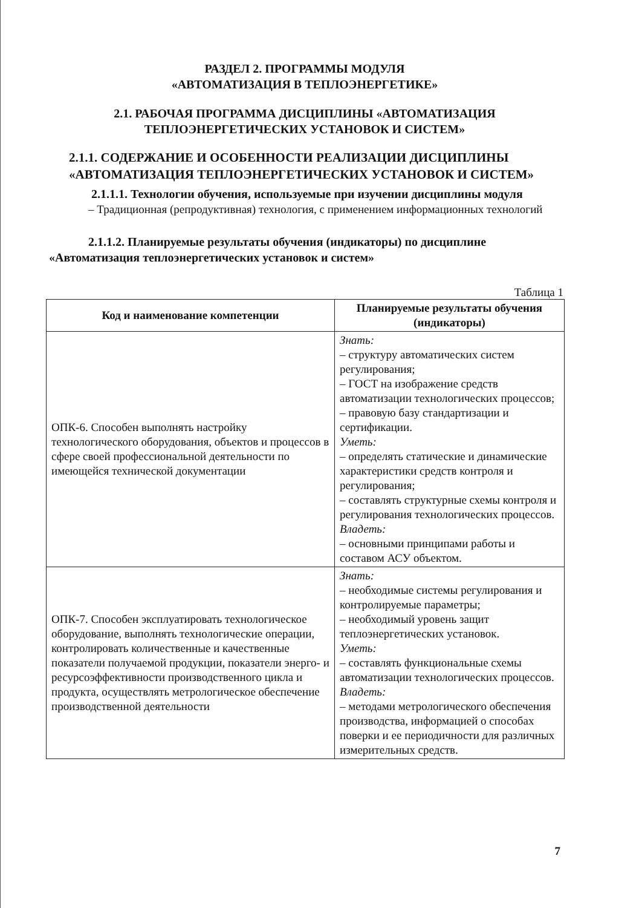РАЗДЕЛ 2. ПРОГРАММЫ МОДУЛЯ
«АВТОМАТИЗАЦИЯ В ТЕПЛОЭНЕРГЕТИКЕ»
2.1. РАБОЧАЯ ПРОГРАММА ДИСЦИПЛИНЫ «АВТОМАТИЗАЦИЯ
ТЕПЛОЭНЕРГЕТИЧЕСКИХ УСТАНОВОК И СИСТЕМ»
2.1.1. СОДЕРЖАНИЕ И ОСОБЕННОСТИ РЕАЛИЗАЦИИ ДИСЦИПЛИНЫ
«АВТОМАТИЗАЦИЯ ТЕПЛОЭНЕРГЕТИЧЕСКИХ УСТАНОВОК И СИСТЕМ»
2.1.1.1. Технологии обучения, используемые при изучении дисциплины модуля
– Традиционная (репродуктивная) технология, с применением информационных технологий
2.1.1.2. Планируемые результаты обучения (индикаторы) по дисциплине
«Автоматизация теплоэнергетических установок и систем»
Таблица 1
| Код и наименование компетенции | Планируемые результаты обучения (индикаторы) |
| --- | --- |
| ОПК-6. Способен выполнять настройку технологического оборудования, объектов и процессов в сфере своей профессиональной деятельности по имеющейся технической документации | Знать: – структуру автоматических систем регулирования; – ГОСТ на изображение средств автоматизации технологических процессов; – правовую базу стандартизации и сертификации. Уметь: – определять статические и динамические характеристики средств контроля и регулирования; – составлять структурные схемы контроля и регулирования технологических процессов. Владеть: – основными принципами работы и составом АСУ объектом. |
| ОПК-7. Способен эксплуатировать технологическое оборудование, выполнять технологические операции, контролировать количественные и качественные показатели получаемой продукции, показатели энерго- и ресурсоэффективности производственного цикла и продукта, осуществлять метрологическое обеспечение производственной деятельности | Знать: – необходимые системы регулирования и контролируемые параметры; – необходимый уровень защит теплоэнергетических установок. Уметь: – составлять функциональные схемы автоматизации технологических процессов. Владеть: – методами метрологического обеспечения производства, информацией о способах поверки и ее периодичности для различных измерительных средств. |
7